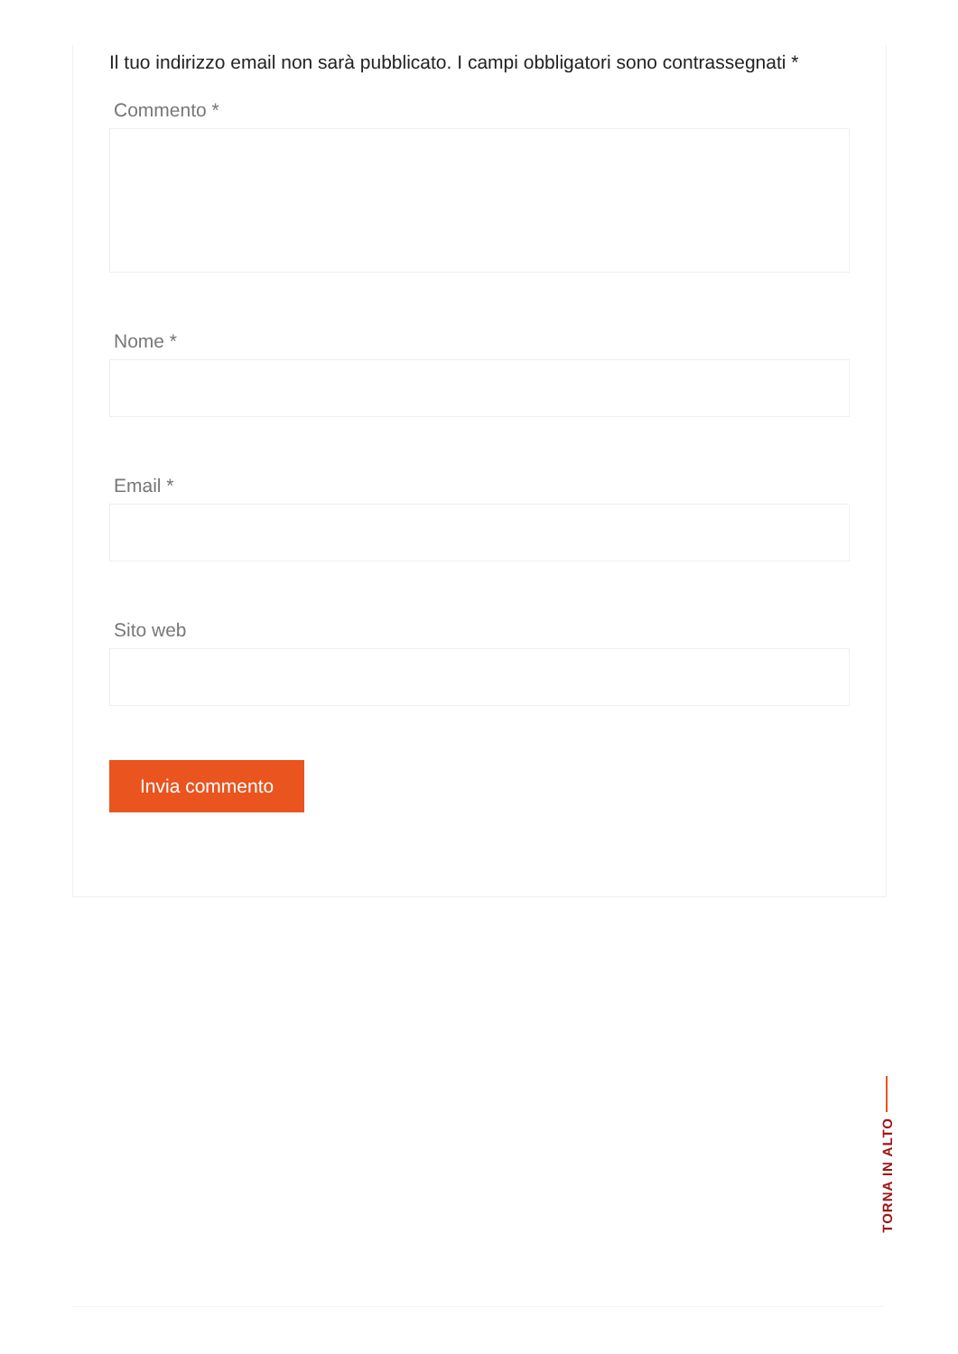Il tuo indirizzo email non sarà pubblicato. I campi obbligatori sono contrassegnati *
Commento *
Nome *
Email *
Sito web
Invia commento
TORNA IN ALTO